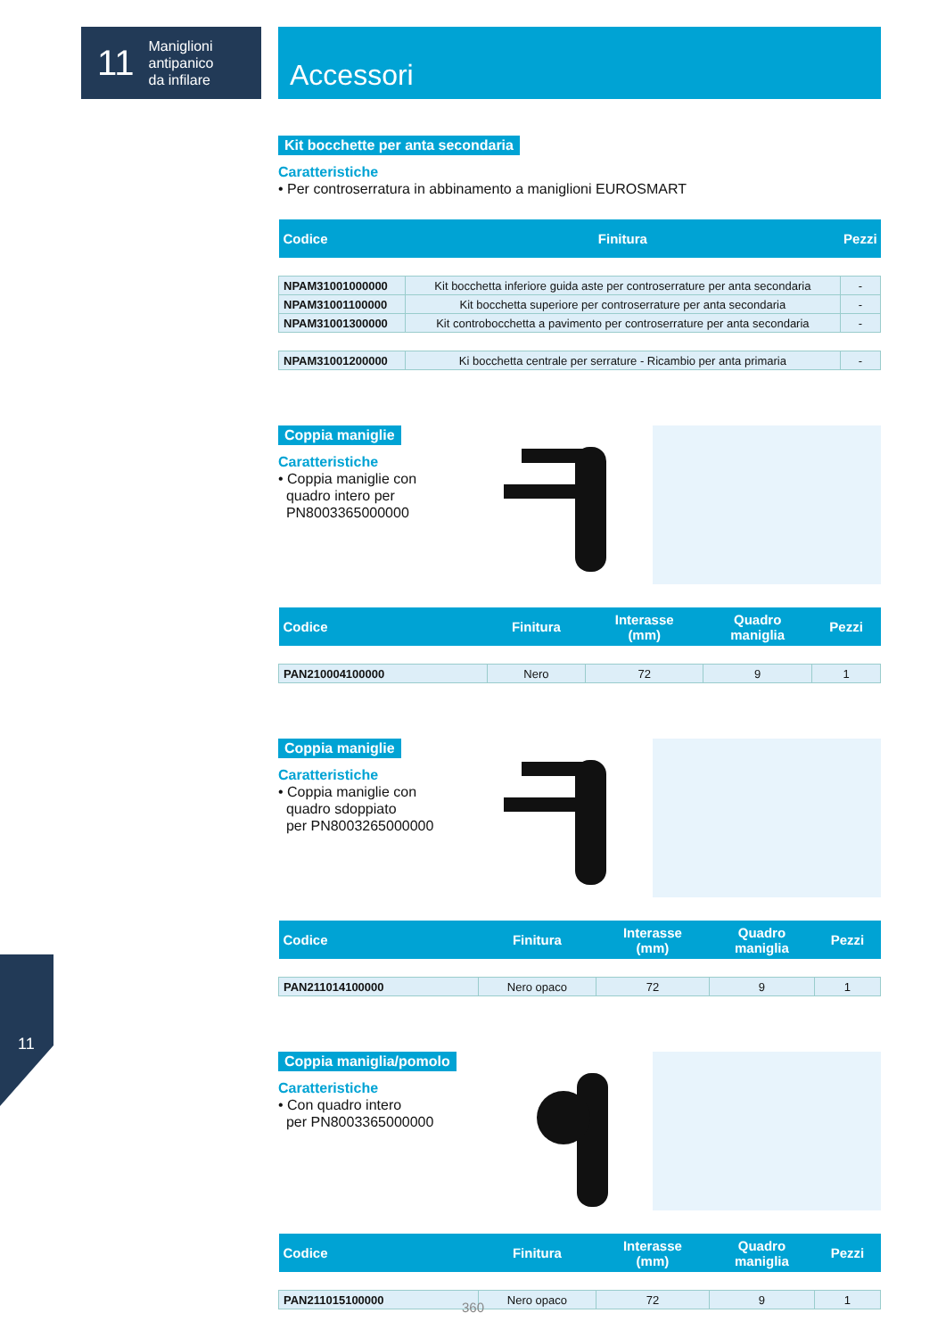11 Maniglioni
antipanico
da infilare
Accessori
Kit bocchette per anta secondaria
Caratteristiche
• Per controserratura in abbinamento a maniglioni EUROSMART
| Codice | Finitura | Pezzi |
| --- | --- | --- |
| NPAM31001000000 | Kit bocchetta inferiore guida aste per controserrature per anta secondaria | - |
| NPAM31001100000 | Kit bocchetta superiore per controserrature per anta secondaria | - |
| NPAM31001300000 | Kit controbocchetta a pavimento per controserrature per anta secondaria | - |
| NPAM31001200000 | Ki bocchetta centrale per serrature - Ricambio per anta primaria | - |
Coppia maniglie
Caratteristiche
• Coppia maniglie con
quadro intero per
PN8003365000000
| Codice | Finitura | Interasse (mm) | Quadro maniglia | Pezzi |
| --- | --- | --- | --- | --- |
| PAN210004100000 | Nero | 72 | 9 | 1 |
Coppia maniglie
Caratteristiche
• Coppia maniglie con
quadro sdoppiato
per PN8003265000000
| Codice | Finitura | Interasse (mm) | Quadro maniglia | Pezzi |
| --- | --- | --- | --- | --- |
| PAN211014100000 | Nero opaco | 72 | 9 | 1 |
Coppia maniglia/pomolo
Caratteristiche
• Con quadro intero
per PN8003365000000
| Codice | Finitura | Interasse (mm) | Quadro maniglia | Pezzi |
| --- | --- | --- | --- | --- |
| PAN211015100000 | Nero opaco | 72 | 9 | 1 |
11
360